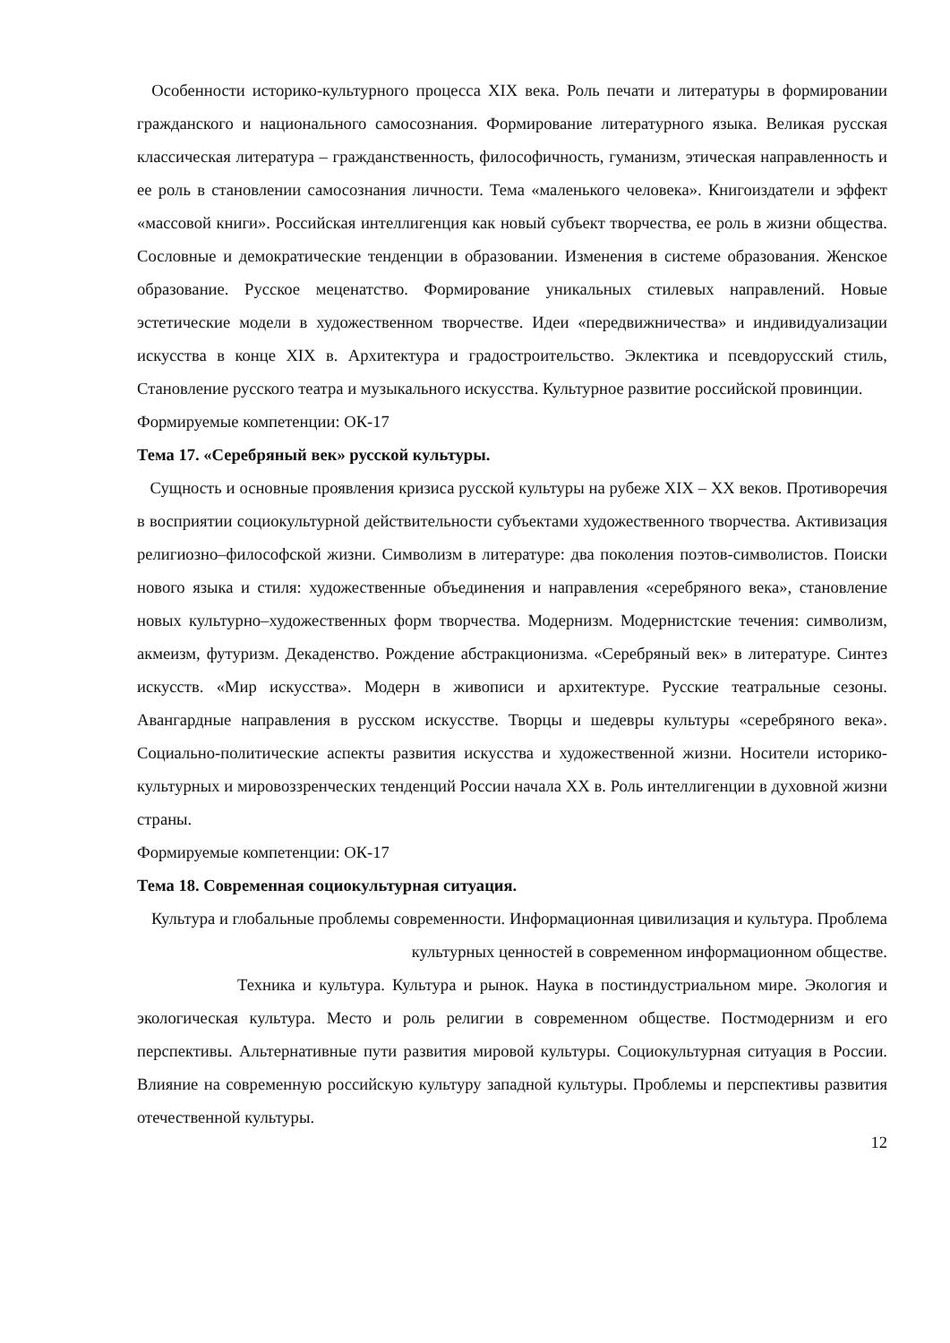Особенности историко-культурного процесса XIX века. Роль печати и литературы в формировании гражданского и национального самосознания. Формирование литературного языка. Великая русская классическая литература – гражданственность, философичность, гуманизм, этическая направленность и ее роль в становлении самосознания личности. Тема «маленького человека». Книгоиздатели и эффект «массовой книги». Российская интеллигенция как новый субъект творчества, ее роль в жизни общества. Сословные и демократические тенденции в образовании. Изменения в системе образования. Женское образование. Русское меценатство. Формирование уникальных стилевых направлений. Новые эстетические модели в художественном творчестве. Идеи «передвижничества» и индивидуализации искусства в конце XIX в. Архитектура и градостроительство. Эклектика и псевдорусский стиль, Становление русского театра и музыкального искусства. Культурное развитие российской провинции.
Формируемые компетенции: ОК-17
Тема 17. «Серебряный век» русской культуры.
Сущность и основные проявления кризиса русской культуры на рубеже XIX – XX веков. Противоречия в восприятии социокультурной действительности субъектами художественного творчества. Активизация религиозно–философской жизни. Символизм в литературе: два поколения поэтов-символистов. Поиски нового языка и стиля: художественные объединения и направления «серебряного века», становление новых культурно–художественных форм творчества. Модернизм. Модернистские течения: символизм, акмеизм, футуризм. Декаденство. Рождение абстракционизма. «Серебряный век» в литературе. Синтез искусств. «Мир искусства». Модерн в живописи и архитектуре. Русские театральные сезоны. Авангардные направления в русском искусстве. Творцы и шедевры культуры «серебряного века». Социально-политические аспекты развития искусства и художественной жизни. Носители историко-культурных и мировоззренческих тенденций России начала XX в. Роль интеллигенции в духовной жизни страны.
Формируемые компетенции: ОК-17
Тема 18. Современная социокультурная ситуация.
Культура и глобальные проблемы современности. Информационная цивилизация и культура. Проблема культурных ценностей в современном информационном обществе.
Техника и культура. Культура и рынок. Наука в постиндустриальном мире. Экология и экологическая культура. Место и роль религии в современном обществе. Постмодернизм и его перспективы. Альтернативные пути развития мировой культуры. Социокультурная ситуация в России. Влияние на современную российскую культуру западной культуры. Проблемы и перспективы развития отечественной культуры.
12